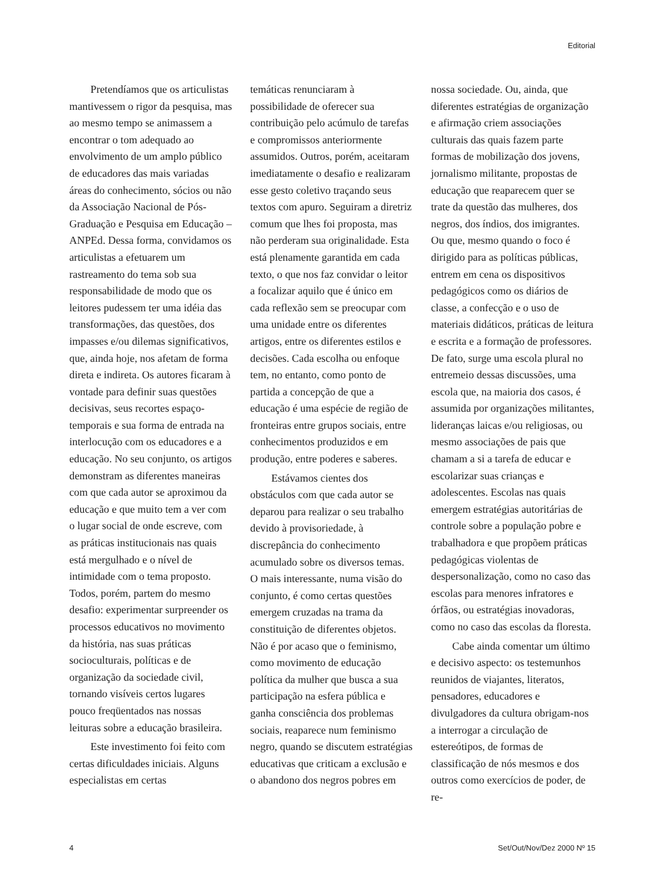Editorial
Pretendíamos que os articulistas mantivessem o rigor da pesquisa, mas ao mesmo tempo se animassem a encontrar o tom adequado ao envolvimento de um amplo público de educadores das mais variadas áreas do conhecimento, sócios ou não da Associação Nacional de Pós-Graduação e Pesquisa em Educação – ANPEd. Dessa forma, convidamos os articulistas a efetuarem um rastreamento do tema sob sua responsabilidade de modo que os leitores pudessem ter uma idéia das transformações, das questões, dos impasses e/ou dilemas significativos, que, ainda hoje, nos afetam de forma direta e indireta. Os autores ficaram à vontade para definir suas questões decisivas, seus recortes espaço-temporais e sua forma de entrada na interlocução com os educadores e a educação. No seu conjunto, os artigos demonstram as diferentes maneiras com que cada autor se aproximou da educação e que muito tem a ver com o lugar social de onde escreve, com as práticas institucionais nas quais está mergulhado e o nível de intimidade com o tema proposto. Todos, porém, partem do mesmo desafio: experimentar surpreender os processos educativos no movimento da história, nas suas práticas socioculturais, políticas e de organização da sociedade civil, tornando visíveis certos lugares pouco freqüentados nas nossas leituras sobre a educação brasileira.
Este investimento foi feito com certas dificuldades iniciais. Alguns especialistas em certas
temáticas renunciaram à possibilidade de oferecer sua contribuição pelo acúmulo de tarefas e compromissos anteriormente assumidos. Outros, porém, aceitaram imediatamente o desafio e realizaram esse gesto coletivo traçando seus textos com apuro. Seguiram a diretriz comum que lhes foi proposta, mas não perderam sua originalidade. Esta está plenamente garantida em cada texto, o que nos faz convidar o leitor a focalizar aquilo que é único em cada reflexão sem se preocupar com uma unidade entre os diferentes artigos, entre os diferentes estilos e decisões. Cada escolha ou enfoque tem, no entanto, como ponto de partida a concepção de que a educação é uma espécie de região de fronteiras entre grupos sociais, entre conhecimentos produzidos e em produção, entre poderes e saberes.
Estávamos cientes dos obstáculos com que cada autor se deparou para realizar o seu trabalho devido à provisoriedade, à discrepância do conhecimento acumulado sobre os diversos temas. O mais interessante, numa visão do conjunto, é como certas questões emergem cruzadas na trama da constituição de diferentes objetos. Não é por acaso que o feminismo, como movimento de educação política da mulher que busca a sua participação na esfera pública e ganha consciência dos problemas sociais, reaparece num feminismo negro, quando se discutem estratégias educativas que criticam a exclusão e o abandono dos negros pobres em
nossa sociedade. Ou, ainda, que diferentes estratégias de organização e afirmação criem associações culturais das quais fazem parte formas de mobilização dos jovens, jornalismo militante, propostas de educação que reaparecem quer se trate da questão das mulheres, dos negros, dos índios, dos imigrantes. Ou que, mesmo quando o foco é dirigido para as políticas públicas, entrem em cena os dispositivos pedagógicos como os diários de classe, a confecção e o uso de materiais didáticos, práticas de leitura e escrita e a formação de professores. De fato, surge uma escola plural no entremeio dessas discussões, uma escola que, na maioria dos casos, é assumida por organizações militantes, lideranças laicas e/ou religiosas, ou mesmo associações de pais que chamam a si a tarefa de educar e escolarizar suas crianças e adolescentes. Escolas nas quais emergem estratégias autoritárias de controle sobre a população pobre e trabalhadora e que propõem práticas pedagógicas violentas de despersonalização, como no caso das escolas para menores infratores e órfãos, ou estratégias inovadoras, como no caso das escolas da floresta.
Cabe ainda comentar um último e decisivo aspecto: os testemunhos reunidos de viajantes, literatos, pensadores, educadores e divulgadores da cultura obrigam-nos a interrogar a circulação de estereótipos, de formas de classificação de nós mesmos e dos outros como exercícios de poder, de re-
4 Set/Out/Nov/Dez 2000 Nº 15